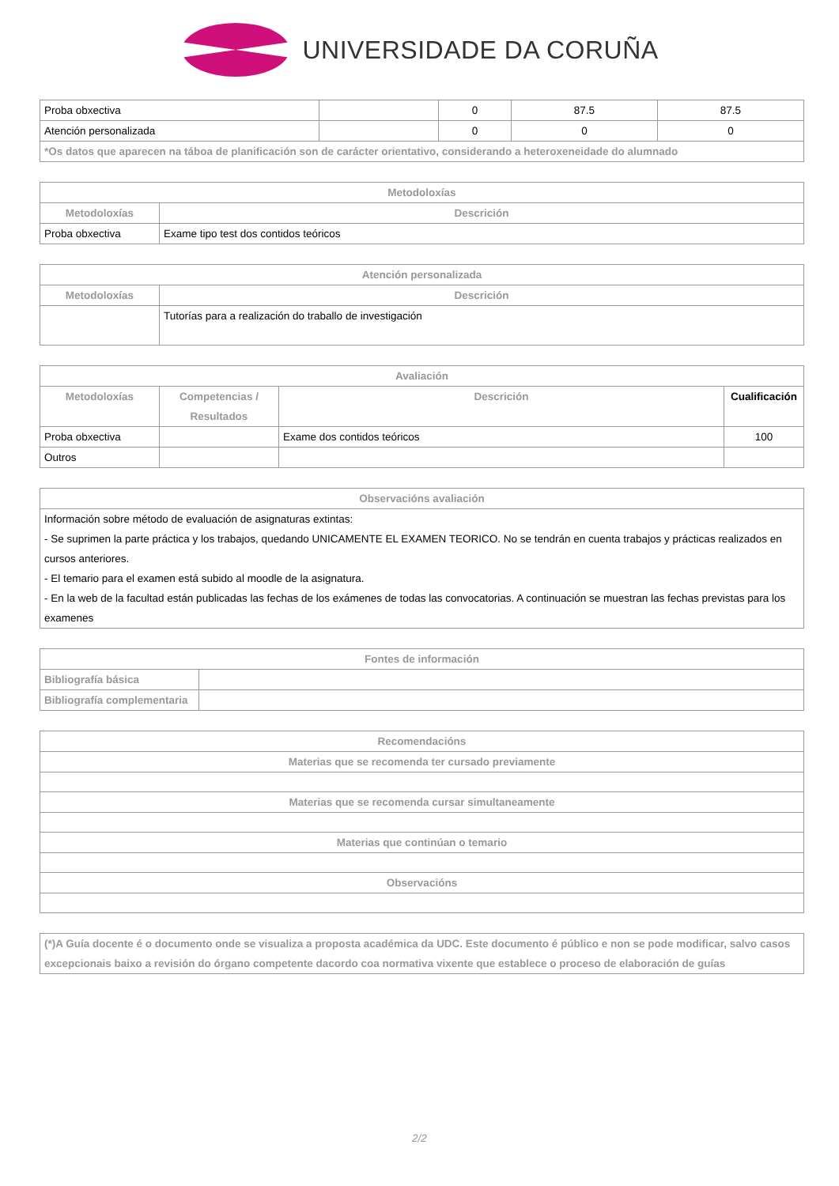UNIVERSIDADE DA CORUÑA
| Proba obxectiva | | 0 | 87.5 | 87.5 |
| Atención personalizada | | 0 | 0 | 0 |
| *Os datos que aparecen na táboa de planificación son de carácter orientativo, considerando a heteroxeneidade do alumnado | | | | |
| Metodoloxías | |
| --- | --- |
| Metodoloxías | Descrición |
| Proba obxectiva | Exame tipo test dos contidos teóricos |
| Atención personalizada | |
| --- | --- |
| Metodoloxías | Descrición |
| | Tutorías para a realización do traballo de investigación |
| Avaliación | | | |
| --- | --- | --- | --- |
| Metodoloxías | Competencias / Resultados | Descrición | Cualificación |
| Proba obxectiva | | Exame dos contidos teóricos | 100 |
| Outros | | | |
| Observacións avaliación |
| --- |
| Información sobre método de evaluación de asignaturas extintas: - Se suprimen la parte práctica y los trabajos, quedando UNICAMENTE EL EXAMEN TEORICO. No se tendrán en cuenta trabajos y prácticas realizados en cursos anteriores. - El temario para el examen está subido al moodle de la asignatura. - En la web de la facultad están publicadas las fechas de los exámenes de todas las convocatorias. A continuación se muestran las fechas previstas para los examenes |
| Fontes de información | |
| --- | --- |
| Bibliografía básica | |
| Bibliografía complementaria | |
| Recomendacións |
| --- |
| Materias que se recomenda ter cursado previamente |
| Materias que se recomenda cursar simultaneamente |
| Materias que continúan o temario |
| Observacións |
| (*)A Guía docente é o documento onde se visualiza a proposta académica da UDC. Este documento é público e non se pode modificar, salvo casos excepcionais baixo a revisión do órgano competente dacordo coa normativa vixente que establece o proceso de elaboración de guías |
2/2